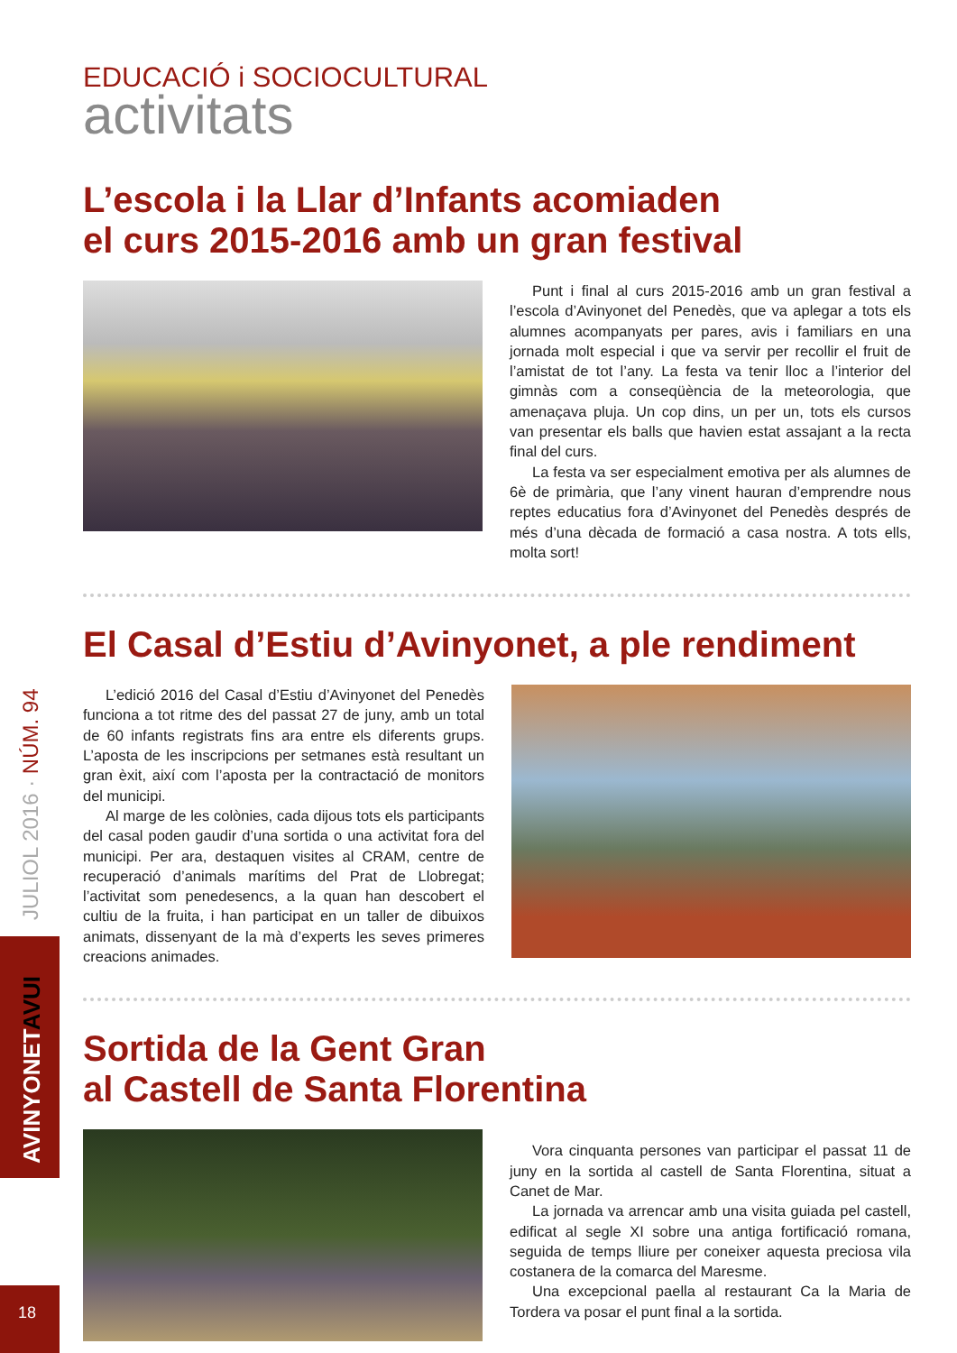JULIOL 2016 · NÚM. 94
AVINYONETAVUI
18
EDUCACIÓ i SOCIOCULTURAL
activitats
L’escola i la Llar d’Infants acomiaden
el curs 2015-2016 amb un gran festival
Punt i final al curs 2015-2016 amb un gran festival a l’escola d’Avinyonet del Penedès, que va aplegar a tots els alumnes acompanyats per pares, avis i familiars en una jornada molt especial i que va servir per recollir el fruit de l’amistat de tot l’any. La festa va tenir lloc a l’interior del gimnàs com a conseqüència de la meteorologia, que amenaçava pluja. Un cop dins, un per un, tots els cursos van presentar els balls que havien estat assajant a la recta final del curs.
La festa va ser especialment emotiva per als alumnes de 6è de primària, que l’any vinent hauran d’emprendre nous reptes educatius fora d’Avinyonet del Penedès després de més d’una dècada de formació a casa nostra. A tots ells, molta sort!
El Casal d’Estiu d’Avinyonet, a ple rendiment
L’edició 2016 del Casal d’Estiu d’Avinyonet del Penedès funciona a tot ritme des del passat 27 de juny, amb un total de 60 infants registrats fins ara entre els diferents grups. L’aposta de les inscripcions per setmanes està resultant un gran èxit, així com l’aposta per la contractació de monitors del municipi.
Al marge de les colònies, cada dijous tots els participants del casal poden gaudir d’una sortida o una activitat fora del municipi. Per ara, destaquen visites al CRAM, centre de recuperació d’animals marítims del Prat de Llobregat; l’activitat som penedesencs, a la quan han descobert el cultiu de la fruita, i han participat en un taller de dibuixos animats, dissenyant de la mà d’experts les seves primeres creacions animades.
Sortida de la Gent Gran
al Castell de Santa Florentina
Vora cinquanta persones van participar el passat 11 de juny en la sortida al castell de Santa Florentina, situat a Canet de Mar.
La jornada va arrencar amb una visita guiada pel castell, edificat al segle XI sobre una antiga fortificació romana, seguida de temps lliure per coneixer aquesta preciosa vila costanera de la comarca del Maresme.
Una excepcional paella al restaurant Ca la Maria de Tordera va posar el punt final a la sortida.